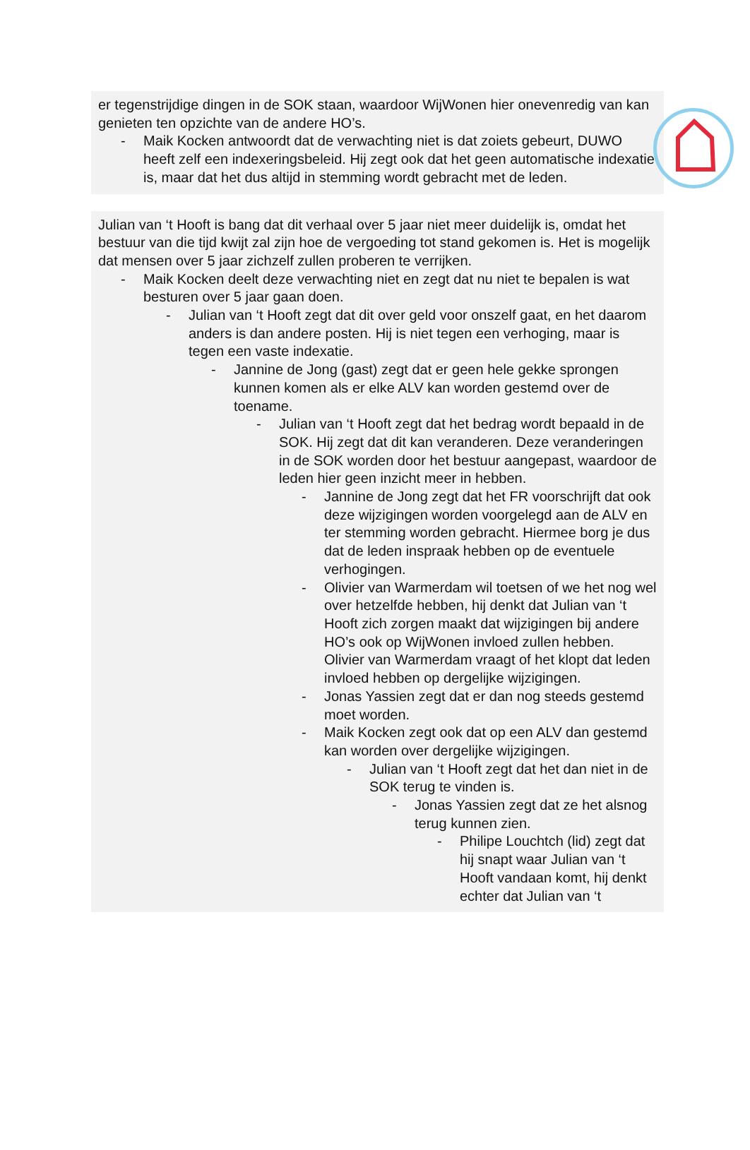er tegenstrijdige dingen in de SOK staan, waardoor WijWonen hier onevenredig van kan genieten ten opzichte van de andere HO’s.
- Maik Kocken antwoordt dat de verwachting niet is dat zoiets gebeurt, DUWO heeft zelf een indexeringsbeleid. Hij zegt ook dat het geen automatische indexatie is, maar dat het dus altijd in stemming wordt gebracht met de leden.
Julian van ‘t Hooft is bang dat dit verhaal over 5 jaar niet meer duidelijk is, omdat het bestuur van die tijd kwijt zal zijn hoe de vergoeding tot stand gekomen is. Het is mogelijk dat mensen over 5 jaar zichzelf zullen proberen te verrijken.
- Maik Kocken deelt deze verwachting niet en zegt dat nu niet te bepalen is wat besturen over 5 jaar gaan doen.
- Julian van ‘t Hooft zegt dat dit over geld voor onszelf gaat, en het daarom anders is dan andere posten. Hij is niet tegen een verhoging, maar is tegen een vaste indexatie.
- Jannine de Jong (gast) zegt dat er geen hele gekke sprongen kunnen komen als er elke ALV kan worden gestemd over de toename.
- Julian van ‘t Hooft zegt dat het bedrag wordt bepaald in de SOK. Hij zegt dat dit kan veranderen. Deze veranderingen in de SOK worden door het bestuur aangepast, waardoor de leden hier geen inzicht meer in hebben.
- Jannine de Jong zegt dat het FR voorschrijft dat ook deze wijzigingen worden voorgelegd aan de ALV en ter stemming worden gebracht. Hiermee borg je dus dat de leden inspraak hebben op de eventuele verhogingen.
- Olivier van Warmerdam wil toetsen of we het nog wel over hetzelfde hebben, hij denkt dat Julian van ‘t Hooft zich zorgen maakt dat wijzigingen bij andere HO’s ook op WijWonen invloed zullen hebben. Olivier van Warmerdam vraagt of het klopt dat leden invloed hebben op dergelijke wijzigingen.
- Jonas Yassien zegt dat er dan nog steeds gestemd moet worden.
- Maik Kocken zegt ook dat op een ALV dan gestemd kan worden over dergelijke wijzigingen.
- Julian van ‘t Hooft zegt dat het dan niet in de SOK terug te vinden is.
- Jonas Yassien zegt dat ze het alsnog terug kunnen zien.
- Philipe Louchtch (lid) zegt dat hij snapt waar Julian van ‘t Hooft vandaan komt, hij denkt echter dat Julian van ‘t